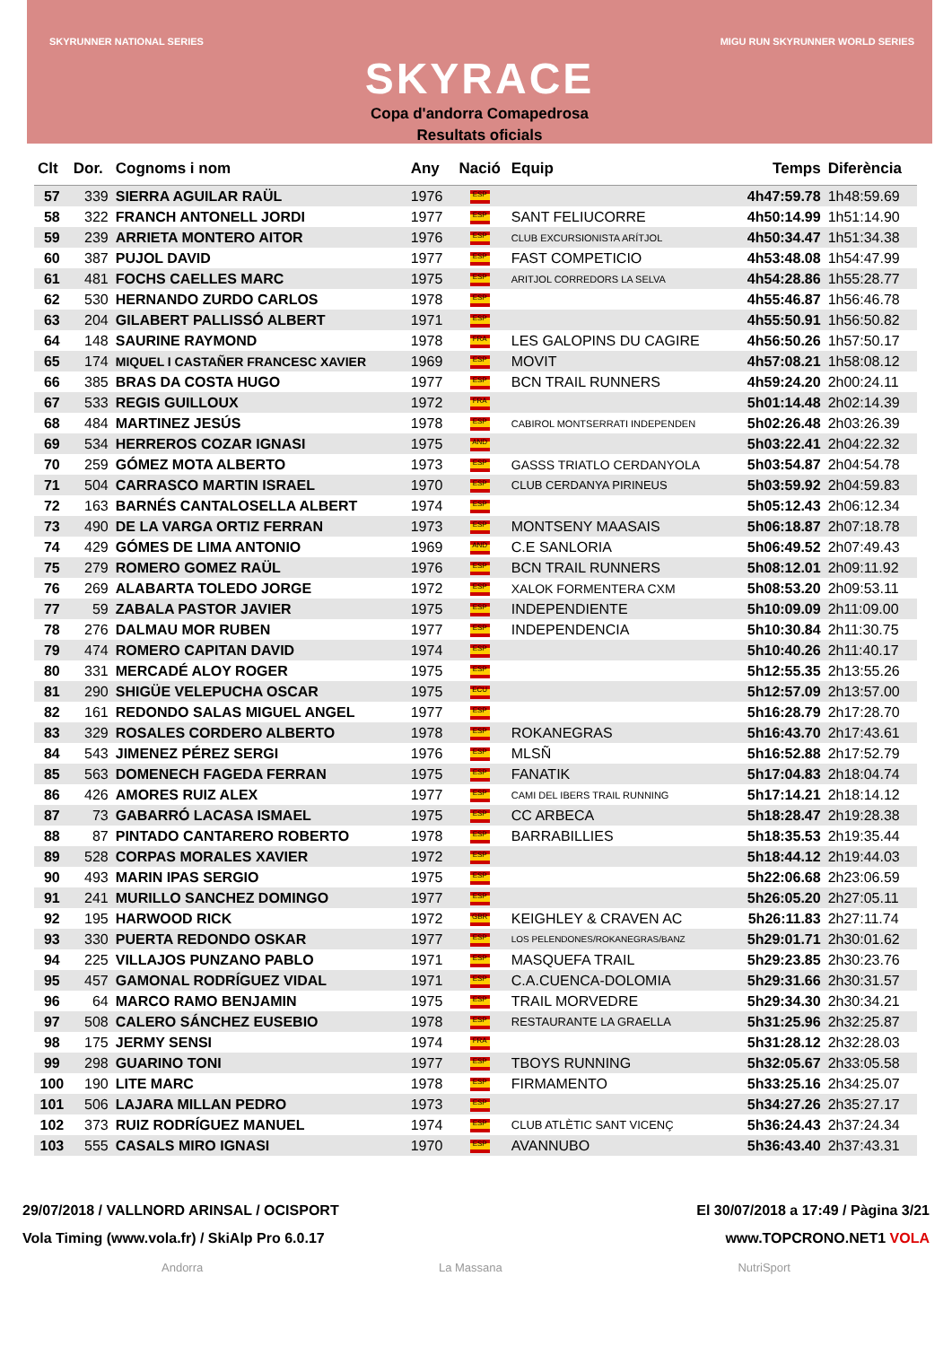SKYRUNNER NATIONAL SERIES MIGU RUN SKYRUNNER WORLD SERIES
SKYRACE
Copa d'andorra Comapedrosa
Resultats oficials
| Clt | Dor. | Cognoms i nom | Any | Nació | Equip | Temps | Diferència |
| --- | --- | --- | --- | --- | --- | --- | --- |
| 57 | 339 | SIERRA AGUILAR RAÜL | 1976 | ESP | | 4h47:59.78 | 1h48:59.69 |
| 58 | 322 | FRANCH ANTONELL JORDI | 1977 | ESP | SANT FELIUCORRE | 4h50:14.99 | 1h51:14.90 |
| 59 | 239 | ARRIETA MONTERO AITOR | 1976 | ESP | CLUB EXCURSIONISTA ARÍTJOL | 4h50:34.47 | 1h51:34.38 |
| 60 | 387 | PUJOL DAVID | 1977 | ESP | FAST COMPETICIO | 4h53:48.08 | 1h54:47.99 |
| 61 | 481 | FOCHS CAELLES MARC | 1975 | ESP | ARITJOL CORREDORS LA SELVA | 4h54:28.86 | 1h55:28.77 |
| 62 | 530 | HERNANDO ZURDO CARLOS | 1978 | ESP | | 4h55:46.87 | 1h56:46.78 |
| 63 | 204 | GILABERT PALLISSÓ ALBERT | 1971 | ESP | | 4h55:50.91 | 1h56:50.82 |
| 64 | 148 | SAURINE RAYMOND | 1978 | FRA | LES GALOPINS DU CAGIRE | 4h56:50.26 | 1h57:50.17 |
| 65 | 174 | MIQUEL I CASTAÑER FRANCESC XAVIER | 1969 | ESP | MOVIT | 4h57:08.21 | 1h58:08.12 |
| 66 | 385 | BRAS DA COSTA HUGO | 1977 | ESP | BCN TRAIL RUNNERS | 4h59:24.20 | 2h00:24.11 |
| 67 | 533 | REGIS GUILLOUX | 1972 | FRA | | 5h01:14.48 | 2h02:14.39 |
| 68 | 484 | MARTINEZ JESÚS | 1978 | ESP | CABIROL MONTSERRATI INDEPENDEN | 5h02:26.48 | 2h03:26.39 |
| 69 | 534 | HERREROS COZAR IGNASI | 1975 | AND | | 5h03:22.41 | 2h04:22.32 |
| 70 | 259 | GÓMEZ MOTA ALBERTO | 1973 | ESP | GASSS TRIATLO CERDANYOLA | 5h03:54.87 | 2h04:54.78 |
| 71 | 504 | CARRASCO MARTIN ISRAEL | 1970 | ESP | CLUB CERDANYA PIRINEUS | 5h03:59.92 | 2h04:59.83 |
| 72 | 163 | BARNÉS CANTALOSELLA ALBERT | 1974 | ESP | | 5h05:12.43 | 2h06:12.34 |
| 73 | 490 | DE LA VARGA ORTIZ FERRAN | 1973 | ESP | MONTSENY MAASAIS | 5h06:18.87 | 2h07:18.78 |
| 74 | 429 | GÓMES DE LIMA ANTONIO | 1969 | AND | C.E SANLORIA | 5h06:49.52 | 2h07:49.43 |
| 75 | 279 | ROMERO GOMEZ RAÜL | 1976 | ESP | BCN TRAIL RUNNERS | 5h08:12.01 | 2h09:11.92 |
| 76 | 269 | ALABARTA TOLEDO JORGE | 1972 | ESP | XALOK FORMENTERA CXM | 5h08:53.20 | 2h09:53.11 |
| 77 | 59 | ZABALA PASTOR JAVIER | 1975 | ESP | INDEPENDIENTE | 5h10:09.09 | 2h11:09.00 |
| 78 | 276 | DALMAU MOR RUBEN | 1977 | ESP | INDEPENDENCIA | 5h10:30.84 | 2h11:30.75 |
| 79 | 474 | ROMERO CAPITAN DAVID | 1974 | ESP | | 5h10:40.26 | 2h11:40.17 |
| 80 | 331 | MERCADÉ ALOY ROGER | 1975 | ESP | | 5h12:55.35 | 2h13:55.26 |
| 81 | 290 | SHIGÜE VELEPUCHA OSCAR | 1975 | ECU | | 5h12:57.09 | 2h13:57.00 |
| 82 | 161 | REDONDO SALAS MIGUEL ANGEL | 1977 | ESP | | 5h16:28.79 | 2h17:28.70 |
| 83 | 329 | ROSALES CORDERO ALBERTO | 1978 | ESP | ROKANEGRAS | 5h16:43.70 | 2h17:43.61 |
| 84 | 543 | JIMENEZ PÉREZ SERGI | 1976 | ESP | MLSÑ | 5h16:52.88 | 2h17:52.79 |
| 85 | 563 | DOMENECH FAGEDA FERRAN | 1975 | ESP | FANATIK | 5h17:04.83 | 2h18:04.74 |
| 86 | 426 | AMORES RUIZ ALEX | 1977 | ESP | CAMI DEL IBERS TRAIL RUNNING | 5h17:14.21 | 2h18:14.12 |
| 87 | 73 | GABARRÓ LACASA ISMAEL | 1975 | ESP | CC ARBECA | 5h18:28.47 | 2h19:28.38 |
| 88 | 87 | PINTADO CANTARERO ROBERTO | 1978 | ESP | BARRABILLIES | 5h18:35.53 | 2h19:35.44 |
| 89 | 528 | CORPAS MORALES XAVIER | 1972 | ESP | | 5h18:44.12 | 2h19:44.03 |
| 90 | 493 | MARIN IPAS SERGIO | 1975 | ESP | | 5h22:06.68 | 2h23:06.59 |
| 91 | 241 | MURILLO SANCHEZ DOMINGO | 1977 | ESP | | 5h26:05.20 | 2h27:05.11 |
| 92 | 195 | HARWOOD RICK | 1972 | GBR | KEIGHLEY & CRAVEN AC | 5h26:11.83 | 2h27:11.74 |
| 93 | 330 | PUERTA REDONDO OSKAR | 1977 | ESP | LOS PELENDONES/ROKANEGRAS/BANZ | 5h29:01.71 | 2h30:01.62 |
| 94 | 225 | VILLAJOS PUNZANO PABLO | 1971 | ESP | MASQUEFA TRAIL | 5h29:23.85 | 2h30:23.76 |
| 95 | 457 | GAMONAL RODRÍGUEZ VIDAL | 1971 | ESP | C.A.CUENCA-DOLOMIA | 5h29:31.66 | 2h30:31.57 |
| 96 | 64 | MARCO RAMO BENJAMIN | 1975 | ESP | TRAIL MORVEDRE | 5h29:34.30 | 2h30:34.21 |
| 97 | 508 | CALERO SÁNCHEZ EUSEBIO | 1978 | ESP | RESTAURANTE LA GRAELLA | 5h31:25.96 | 2h32:25.87 |
| 98 | 175 | JERMY SENSI | 1974 | FRA | | 5h31:28.12 | 2h32:28.03 |
| 99 | 298 | GUARINO TONI | 1977 | ESP | TBOYS RUNNING | 5h32:05.67 | 2h33:05.58 |
| 100 | 190 | LITE MARC | 1978 | ESP | FIRMAMENTO | 5h33:25.16 | 2h34:25.07 |
| 101 | 506 | LAJARA MILLAN PEDRO | 1973 | ESP | | 5h34:27.26 | 2h35:27.17 |
| 102 | 373 | RUIZ RODRÍGUEZ MANUEL | 1974 | ESP | CLUB ATLÈTIC SANT VICENÇ | 5h36:24.43 | 2h37:24.34 |
| 103 | 555 | CASALS MIRO IGNASI | 1970 | ESP | AVANNUBO | 5h36:43.40 | 2h37:43.31 |
29/07/2018 / VALLNORD ARINSAL / OCISPORT
Vola Timing (www.vola.fr) / SkiAlp Pro 6.0.17
El 30/07/2018 a 17:49 / Pàgina 3/21
www.TOPCRONO.NET1 VOLA
Andorra La Massana NutriSport